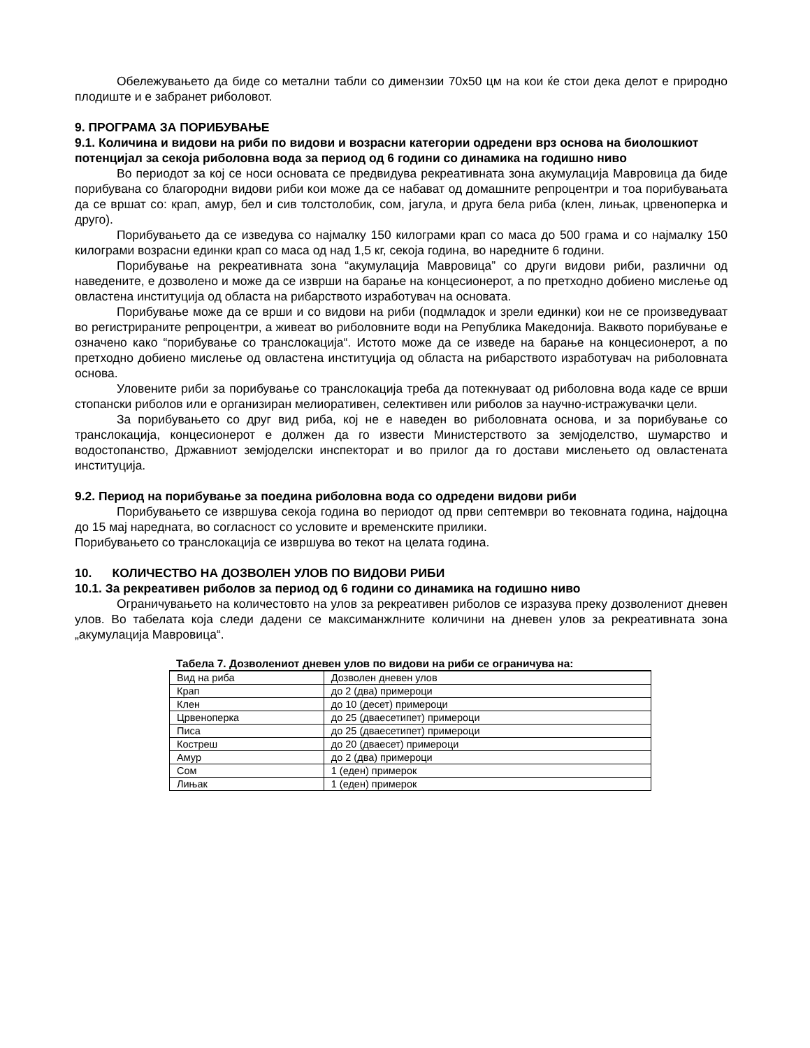Обележувањето да биде со метални табли со димензии 70x50 цм на кои ќе стои дека делот е природно плодиште и е забранет риболовот.
9. ПРОГРАМА ЗА ПОРИБУВАЊЕ
9.1. Количина и видови на риби по видови и возрасни категории одредени врз основа на биолошкиот потенцијал за секоја риболовна вода за период од 6 години со динамика на годишно ниво
Во периодот за кој се носи основата се предвидува рекреативната зона акумулација Мавровица да биде порибувана со благородни видови риби кои може да се набават од домашните репроцентри и тоа порибувањата да се вршат со: крап, амур, бел и сив толстолобик, сом, јагула, и друга бела риба (клен, лињак, црвеноперка и друго).
Порибувањето да се изведува со најмалку 150 килограми крап со маса до 500 грама и со најмалку 150 килограми возрасни единки крап со маса од над 1,5 кг, секоја година, во наредните 6 години.
Порибување на рекреативната зона “акумулација Мавровица” со други видови риби, различни од наведените, е дозволено и може да се изврши на барање на концесионерот, а по претходно добиено мислење од овластена институција од областа на рибарството изработувач на основата.
Порибување може да се врши и со видови на риби (подмладок и зрели единки) кои не се произведуваат во регистрираните репроцентри, а живеат во риболовните води на Република Македонија. Ваквото порибување е означено како “порибување со транслокација“. Истото може да се изведе на барање на концесионерот, а по претходно добиено мислење од овластена институција од областа на рибарството изработувач на риболовната основа.
Уловените риби за порибување со транслокација треба да потекнуваат од риболовна вода каде се врши стопански риболов или е организиран мелиоративен, селективен или риболов за научно-истражувачки цели.
За порибувањето со друг вид риба, кој не е наведен во риболовната основа, и за порибување со транслокација, концесионерот е должен да го извести Министерството за земјоделство, шумарство и водостопанство, Државниот земјоделски инспекторат и во прилог да го достави мислењето од овластената институција.
9.2. Период на порибување за поедина риболовна вода со одредени видови риби
Порибувањето се извршува секоја година во периодот од први септември во тековната година, најдоцна до 15 мај наредната, во согласност со условите и временските прилики.
Порибувањето со транслокација се извршува во текот на целата година.
10. КОЛИЧЕСТВО НА ДОЗВОЛЕН УЛОВ ПО ВИДОВИ РИБИ
10.1. За рекреативен риболов за период од 6 години со динамика на годишно ниво
Ограничувањето на количестовто на улов за рекреативен риболов се изразува преку дозволениот дневен улов. Во табелата која следи дадени се максиманжлните количини на дневен улов за рекреативната зона „акумулација Мавровица“.
Табела 7. Дозволениот дневен улов по видови на риби се ограничува на:
| Вид на риба | Дозволен дневен улов |
| Крап | до 2 (два) примероци |
| Клен | до 10 (десет) примероци |
| Црвеноперка | до 25 (дваесетипет) примероци |
| Писа | до 25 (дваесетипет) примероци |
| Кострeш | до 20 (дваесет) примероци |
| Амур | до 2 (два) примероци |
| Сом | 1 (еден) примерок |
| Лињак | 1 (еден) примерок |